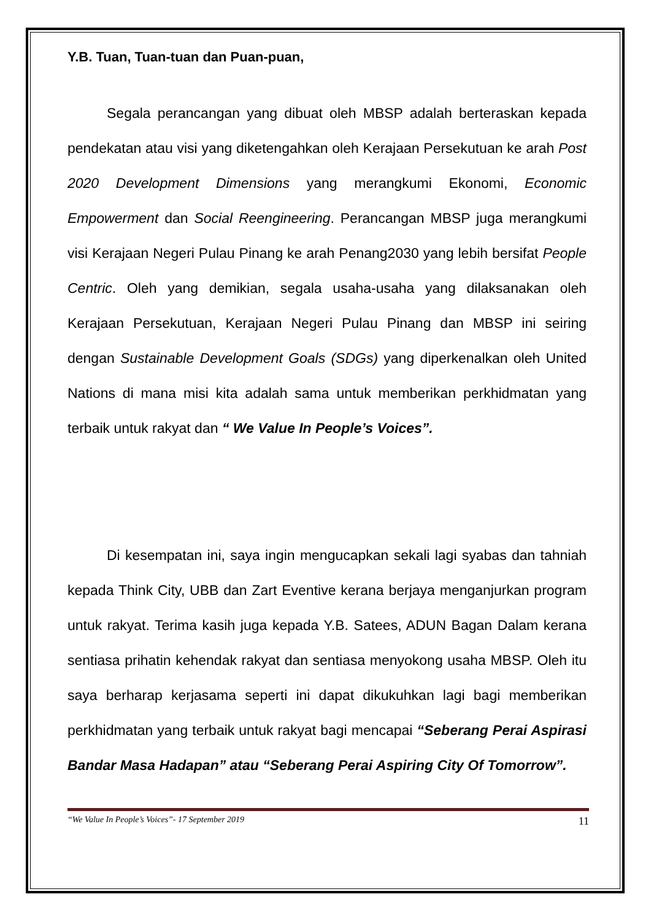Y.B. Tuan, Tuan-tuan dan Puan-puan,
Segala perancangan yang dibuat oleh MBSP adalah berteraskan kepada pendekatan atau visi yang diketengahkan oleh Kerajaan Persekutuan ke arah Post 2020 Development Dimensions yang merangkumi Ekonomi, Economic Empowerment dan Social Reengineering. Perancangan MBSP juga merangkumi visi Kerajaan Negeri Pulau Pinang ke arah Penang2030 yang lebih bersifat People Centric. Oleh yang demikian, segala usaha-usaha yang dilaksanakan oleh Kerajaan Persekutuan, Kerajaan Negeri Pulau Pinang dan MBSP ini seiring dengan Sustainable Development Goals (SDGs) yang diperkenalkan oleh United Nations di mana misi kita adalah sama untuk memberikan perkhidmatan yang terbaik untuk rakyat dan “ We Value In People’s Voices”.
Di kesempatan ini, saya ingin mengucapkan sekali lagi syabas dan tahniah kepada Think City, UBB dan Zart Eventive kerana berjaya menganjurkan program untuk rakyat. Terima kasih juga kepada Y.B. Satees, ADUN Bagan Dalam kerana sentiasa prihatin kehendak rakyat dan sentiasa menyokong usaha MBSP. Oleh itu saya berharap kerjasama seperti ini dapat dikukuhkan lagi bagi memberikan perkhidmatan yang terbaik untuk rakyat bagi mencapai “Seberang Perai Aspirasi Bandar Masa Hadapan” atau “Seberang Perai Aspiring City Of Tomorrow”.
“We Value In People’s Voices”- 17 September 2019 11